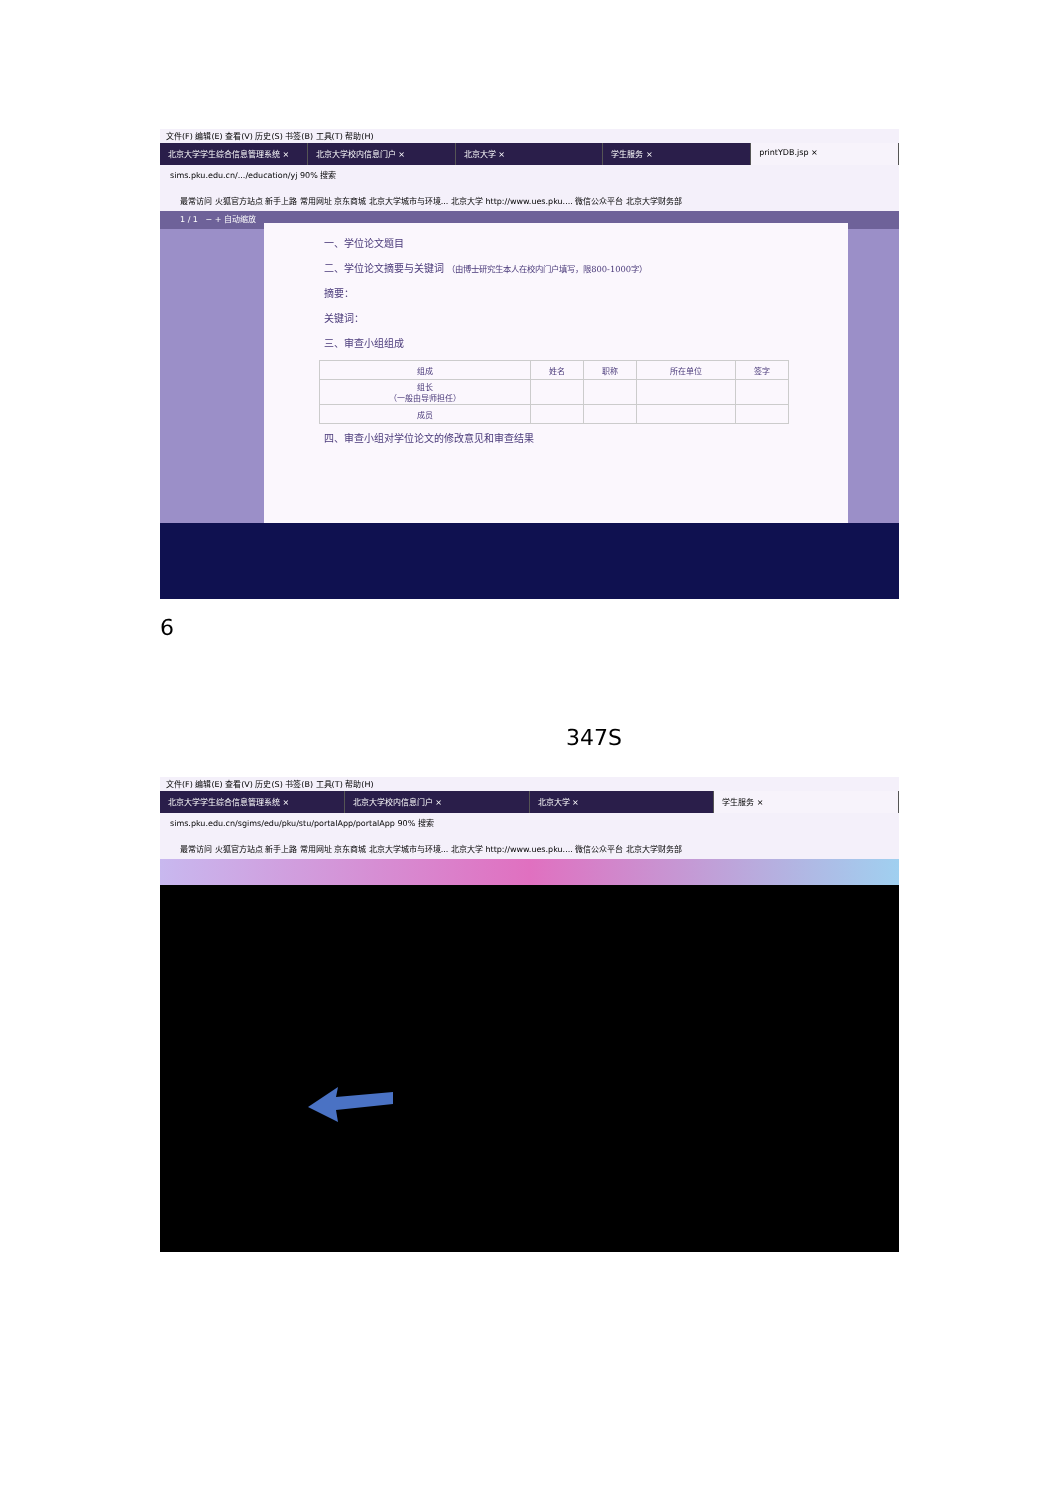文件(F) 编辑(E) 查看(V) 历史(S) 书签(B) 工具(T) 帮助(H)
北京大学学生综合信息管理系统 × 北京大学校内信息门户 × 北京大学 × 学生服务 × printYDB.jsp ×
sims.pku.edu.cn/.../education/yj 90% 搜索
最常访问 火狐官方站点 新手上路 常用网址 京东商城 北京大学城市与环境... 北京大学 http://www.ues.pku.... 微信公众平台 北京大学财务部
1 / 1 − + 自动缩放
一、学位论文题目
二、学位论文摘要与关键词 （由博士研究生本人在校内门户填写，限800-1000字）
摘要：
关键词：
三、审查小组组成
| 组成 | 姓名 | 职称 | 所在单位 | 签字 |
| --- | --- | --- | --- | --- |
| 组长 （一般由导师担任） | | | | |
| 成员 | | | | |
四、审查小组对学位论文的修改意见和审查结果
6
347S
文件(F) 编辑(E) 查看(V) 历史(S) 书签(B) 工具(T) 帮助(H)
北京大学学生综合信息管理系统 × 北京大学校内信息门户 × 北京大学 × 学生服务 ×
sims.pku.edu.cn/sgims/edu/pku/stu/portalApp/portalApp 90% 搜索
最常访问 火狐官方站点 新手上路 常用网址 京东商城 北京大学城市与环境... 北京大学 http://www.ues.pku.... 微信公众平台 北京大学财务部